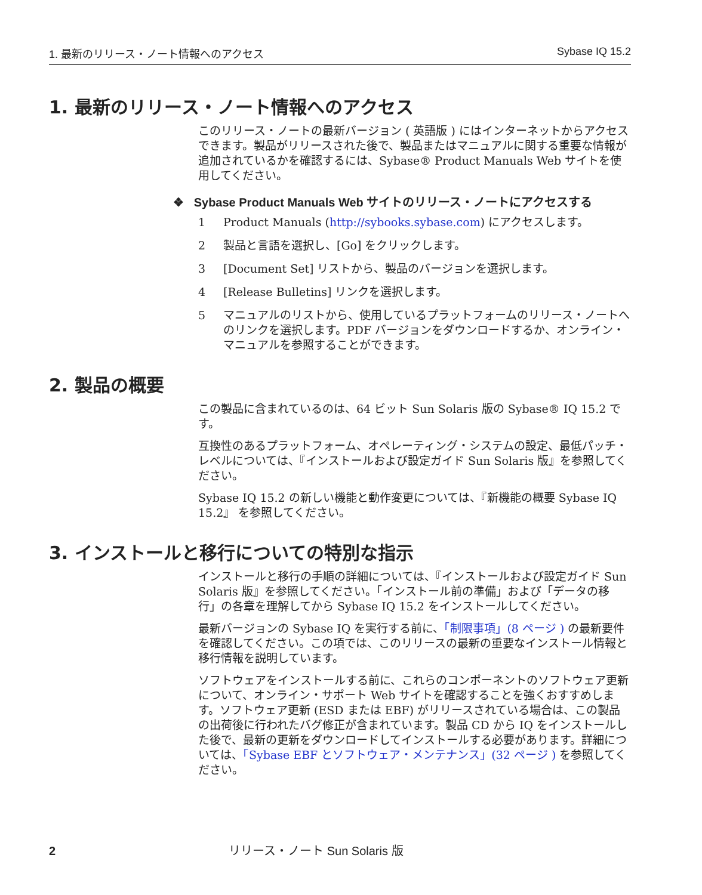1. 最新のリリース・ノート情報へのアクセス Sybase IQ 15.2
1. 最新のリリース・ノート情報へのアクセス
このリリース・ノートの最新バージョン ( 英語版 ) にはインターネットからアクセスできます。製品がリリースされた後で、製品またはマニュアルに関する重要な情報が追加されているかを確認するには、Sybase® Product Manuals Web サイトを使用してください。
❖ Sybase Product Manuals Web サイトのリリース・ノートにアクセスする
1 Product Manuals (http://sybooks.sybase.com) にアクセスします。
2 製品と言語を選択し、[Go] をクリックします。
3 [Document Set] リストから、製品のバージョンを選択します。
4 [Release Bulletins] リンクを選択します。
5 マニュアルのリストから、使用しているプラットフォームのリリース・ノートへのリンクを選択します。PDF バージョンをダウンロードするか、オンライン・マニュアルを参照することができます。
2. 製品の概要
この製品に含まれているのは、64 ビット Sun Solaris 版の Sybase® IQ 15.2 です。
互換性のあるプラットフォーム、オペレーティング・システムの設定、最低パッチ・レベルについては、『インストールおよび設定ガイド Sun Solaris 版』を参照してください。
Sybase IQ 15.2 の新しい機能と動作変更については、『新機能の概要 Sybase IQ 15.2』 を参照してください。
3. インストールと移行についての特別な指示
インストールと移行の手順の詳細については、『インストールおよび設定ガイド Sun Solaris 版』を参照してください。「インストール前の準備」および「データの移行」の各章を理解してから Sybase IQ 15.2 をインストールしてください。
最新バージョンの Sybase IQ を実行する前に、「制限事項」(8 ページ ) の最新要件を確認してください。この項では、このリリースの最新の重要なインストール情報と移行情報を説明しています。
ソフトウェアをインストールする前に、これらのコンポーネントのソフトウェア更新について、オンライン・サポート Web サイトを確認することを強くおすすめします。ソフトウェア更新 (ESD または EBF) がリリースされている場合は、この製品の出荷後に行われたバグ修正が含まれています。製品 CD から IQ をインストールした後で、最新の更新をダウンロードしてインストールする必要があります。詳細については、「Sybase EBF とソフトウェア・メンテナンス」(32 ページ ) を参照してください。
2 リリース・ノート Sun Solaris 版